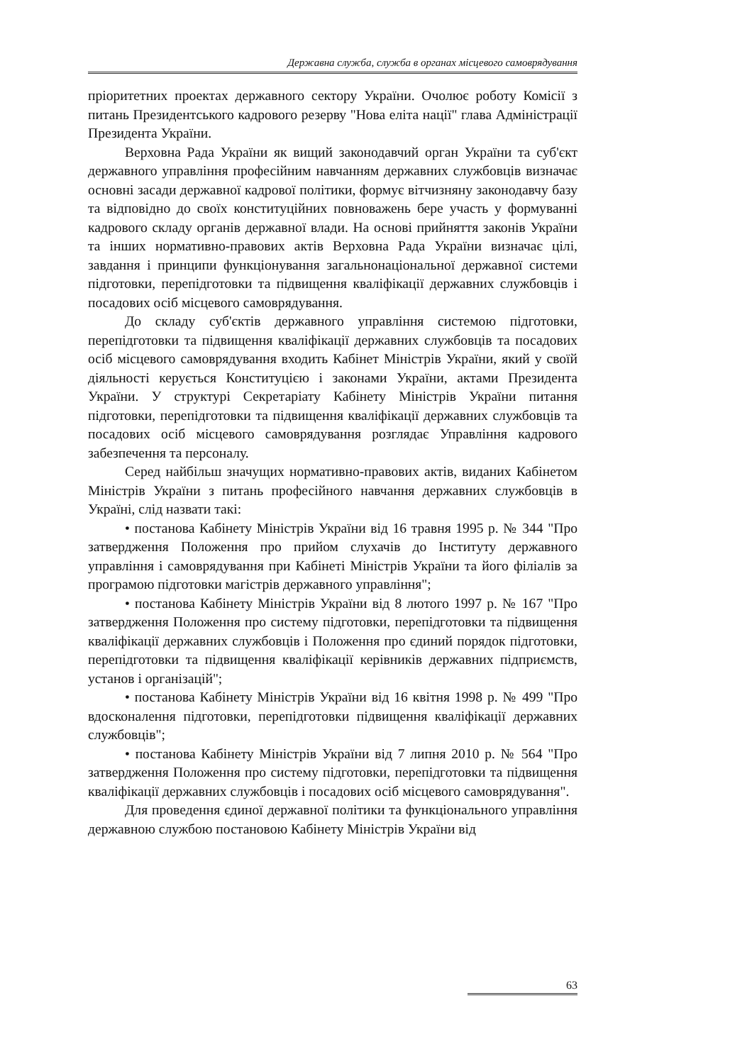Державна служба, служба в органах місцевого самоврядування
пріоритетних проектах державного сектору України. Очолює роботу Комісії з питань Президентського кадрового резерву "Нова еліта нації" глава Адміністрації Президента України.
Верховна Рада України як вищий законодавчий орган України та суб'єкт державного управління професійним навчанням державних службовців визначає основні засади державної кадрової політики, формує вітчизняну законодавчу базу та відповідно до своїх конституційних повноважень бере участь у формуванні кадрового складу органів державної влади. На основі прийняття законів України та інших нормативно-правових актів Верховна Рада України визначає цілі, завдання і принципи функціонування загальнонаціональної державної системи підготовки, перепідготовки та підвищення кваліфікації державних службовців і посадових осіб місцевого самоврядування.
До складу суб'єктів державного управління системою підготовки, перепідготовки та підвищення кваліфікації державних службовців та посадових осіб місцевого самоврядування входить Кабінет Міністрів України, який у своїй діяльності керується Конституцією і законами України, актами Президента України. У структурі Секретаріату Кабінету Міністрів України питання підготовки, перепідготовки та підвищення кваліфікації державних службовців та посадових осіб місцевого самоврядування розглядає Управління кадрового забезпечення та персоналу.
Серед найбільш значущих нормативно-правових актів, виданих Кабінетом Міністрів України з питань професійного навчання державних службовців в Україні, слід назвати такі:
• постанова Кабінету Міністрів України від 16 травня 1995 р. № 344 "Про затвердження Положення про прийом слухачів до Інституту державного управління і самоврядування при Кабінеті Міністрів України та його філіалів за програмою підготовки магістрів державного управління";
• постанова Кабінету Міністрів України від 8 лютого 1997 р. № 167 "Про затвердження Положення про систему підготовки, перепідготовки та підвищення кваліфікації державних службовців і Положення про єдиний порядок підготовки, перепідготовки та підвищення кваліфікації керівників державних підприємств, установ і організацій";
• постанова Кабінету Міністрів України від 16 квітня 1998 р. № 499 "Про вдосконалення підготовки, перепідготовки підвищення кваліфікації державних службовців";
• постанова Кабінету Міністрів України від 7 липня 2010 р. № 564 "Про затвердження Положення про систему підготовки, перепідготовки та підвищення кваліфікації державних службовців і посадових осіб місцевого самоврядування".
Для проведення єдиної державної політики та функціонального управління державною службою постановою Кабінету Міністрів України від
63